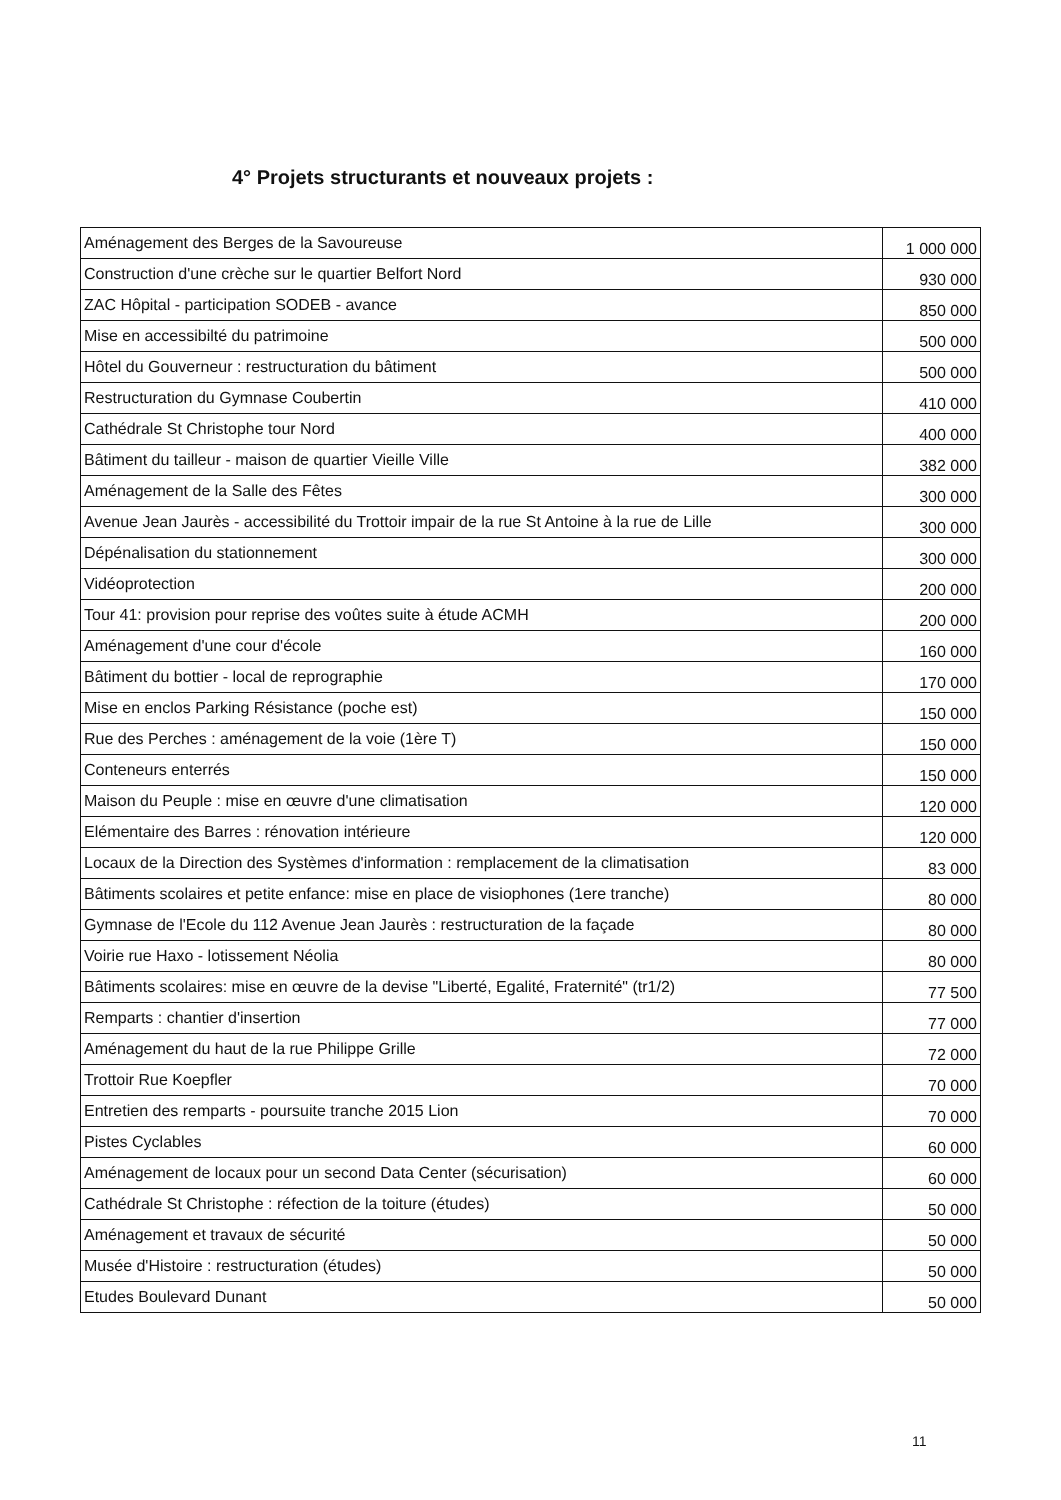4° Projets structurants et nouveaux projets :
| Aménagement des Berges de la Savoureuse | 1 000 000 |
| Construction d'une crèche sur le quartier Belfort Nord | 930 000 |
| ZAC Hôpital - participation SODEB - avance | 850 000 |
| Mise en accessibilté du patrimoine | 500 000 |
| Hôtel du Gouverneur : restructuration du bâtiment | 500 000 |
| Restructuration du Gymnase Coubertin | 410 000 |
| Cathédrale St Christophe tour Nord | 400 000 |
| Bâtiment du tailleur - maison de quartier Vieille Ville | 382 000 |
| Aménagement de la Salle des Fêtes | 300 000 |
| Avenue Jean Jaurès - accessibilité du Trottoir impair de la rue St Antoine à la rue de Lille | 300 000 |
| Dépénalisation du stationnement | 300 000 |
| Vidéoprotection | 200 000 |
| Tour 41: provision pour reprise des voûtes suite à étude ACMH | 200 000 |
| Aménagement d'une cour d'école | 160 000 |
| Bâtiment du bottier - local de reprographie | 170 000 |
| Mise en enclos Parking Résistance (poche est) | 150 000 |
| Rue des Perches : aménagement de la voie (1ère T) | 150 000 |
| Conteneurs enterrés | 150 000 |
| Maison du Peuple : mise en œuvre d'une climatisation | 120 000 |
| Elémentaire des Barres : rénovation intérieure | 120 000 |
| Locaux de la Direction des Systèmes d'information : remplacement de la climatisation | 83 000 |
| Bâtiments scolaires et petite enfance: mise en place de visiophones (1ere tranche) | 80 000 |
| Gymnase de l'Ecole du 112 Avenue Jean Jaurès : restructuration de la façade | 80 000 |
| Voirie rue Haxo - lotissement Néolia | 80 000 |
| Bâtiments scolaires: mise en œuvre de la devise "Liberté, Egalité, Fraternité" (tr1/2) | 77 500 |
| Remparts : chantier d'insertion | 77 000 |
| Aménagement du haut de la rue Philippe Grille | 72 000 |
| Trottoir Rue Koepfler | 70 000 |
| Entretien des remparts - poursuite tranche 2015 Lion | 70 000 |
| Pistes Cyclables | 60 000 |
| Aménagement de locaux pour un second Data Center (sécurisation) | 60 000 |
| Cathédrale St Christophe : réfection de la toiture (études) | 50 000 |
| Aménagement et travaux de sécurité | 50 000 |
| Musée d'Histoire : restructuration (études) | 50 000 |
| Etudes Boulevard Dunant | 50 000 |
11